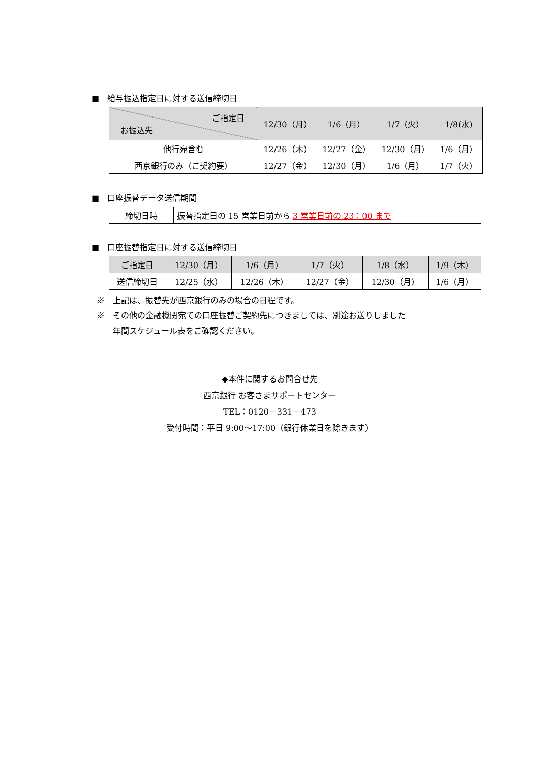■　給与振込指定日に対する送信締切日
| ご指定日 お振込先 | 12/30（月） | 1/6（月） | 1/7（火） | 1/8(水) |
| --- | --- | --- | --- | --- |
| 他行宛含む | 12/26（木） | 12/27（金） | 12/30（月） | 1/6（月） |
| 西京銀行のみ（ご契約要） | 12/27（金） | 12/30（月） | 1/6（月） | 1/7（火） |
■　口座振替データ送信期間
| 締切日時 | 振替指定日の 15 営業日前から 3 営業日前の 23：00 まで |
■　口座振替指定日に対する送信締切日
| ご指定日 | 12/30（月） | 1/6（月） | 1/7（火） | 1/8（水） | 1/9（木） |
| 送信締切日 | 12/25（水） | 12/26（木） | 12/27（金） | 12/30（月） | 1/6（月） |
※　上記は、振替先が西京銀行のみの場合の日程です。
※　その他の金融機関宛ての口座振替ご契約先につきましては、別途お送りしました
　　年間スケジュール表をご確認ください。
◆本件に関するお問合せ先
西京銀行 お客さまサポートセンター
TEL：0120－331－473
受付時間：平日 9:00～17:00（銀行休業日を除きます）